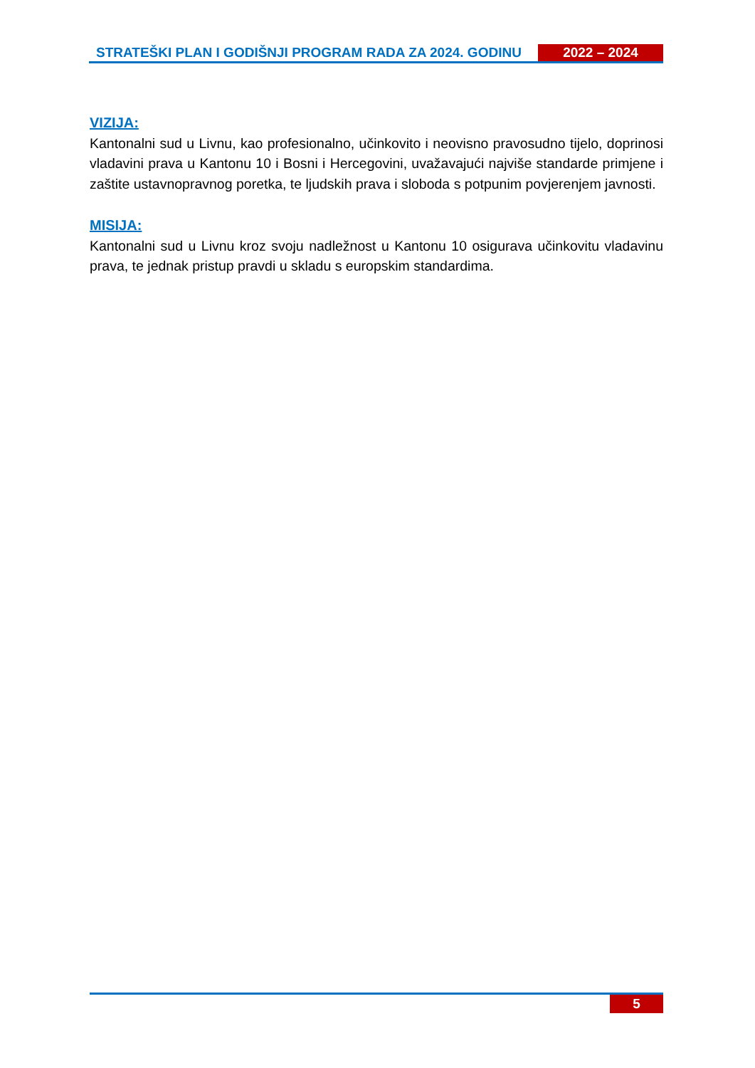STRATEŠKI PLAN I GODIŠNJI PROGRAM RADA ZA 2024. GODINU
2022 – 2024
VIZIJA:
Kantonalni sud u Livnu, kao profesionalno, učinkovito i neovisno pravosudno tijelo, doprinosi vladavini prava u Kantonu 10 i Bosni i Hercegovini, uvažavajući najviše standarde primjene i zaštite ustavnopravnog poretka, te ljudskih prava i sloboda s potpunim povjerenjem javnosti.
MISIJA:
Kantonalni sud u Livnu kroz svoju nadležnost u Kantonu 10 osigurava učinkovitu vladavinu prava, te jednak pristup pravdi u skladu s europskim standardima.
5